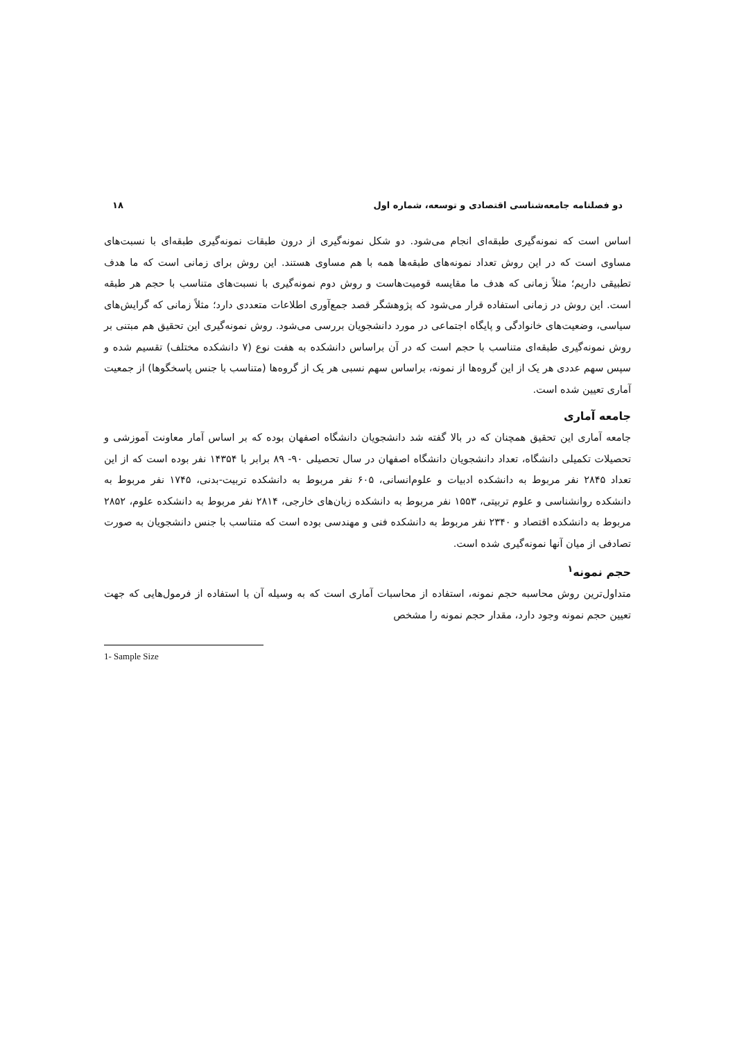دو فصلنامه جامعه‌شناسی اقتصادی و توسعه، شماره اول ۱۸
اساس است که نمونه‌گیری طبقه‌ای انجام می‌شود. دو شکل نمونه‌گیری از درون طبقات نمونه‌گیری طبقه‌ای با نسبت‌های مساوی است که در این روش تعداد نمونه‌های طبقه‌ها همه با هم مساوی هستند. این روش برای زمانی است که ما هدف تطبیقی داریم؛ مثلاً زمانی که هدف ما مقایسه قومیت‌هاست و روش دوم نمونه‌گیری با نسبت‌های متناسب با حجم هر طبقه است. این روش در زمانی استفاده قرار می‌شود که پژوهشگر قصد جمع‌آوری اطلاعات متعددی دارد؛ مثلاً زمانی که گرایش‌های سیاسی، وضعیت‌های خانوادگی و پایگاه اجتماعی در مورد دانشجویان بررسی می‌شود. روش نمونه‌گیری این تحقیق هم مبتنی بر روش نمونه‌گیری طبقه‌ای متناسب با حجم است که در آن براساس دانشکده به هفت نوع (۷ دانشکده مختلف) تقسیم شده و سپس سهم عددی هر یک از این گروه‌ها از نمونه، براساس سهم نسبی هر یک از گروه‌ها (متناسب با جنس پاسخگوها) از جمعیت آماری تعیین شده است.
جامعه آماری
جامعه آماری این تحقیق همچنان که در بالا گفته شد دانشجویان دانشگاه اصفهان بوده که بر اساس آمار معاونت آموزشی و تحصیلات تکمیلی دانشگاه، تعداد دانشجویان دانشگاه اصفهان در سال تحصیلی ۹۰- ۸۹ برابر با ۱۴۳۵۴ نفر بوده است که از این تعداد ۲۸۴۵ نفر مربوط به دانشکده ادبیات و علوم‌انسانی، ۶۰۵ نفر مربوط به دانشکده تربیت-بدنی، ۱۷۴۵ نفر مربوط به دانشکده روانشناسی و علوم تربیتی، ۱۵۵۳ نفر مربوط به دانشکده زبان‌های خارجی، ۲۸۱۴ نفر مربوط به دانشکده علوم، ۲۸۵۲ مربوط به دانشکده اقتصاد و ۲۳۴۰ نفر مربوط به دانشکده فنی و مهندسی بوده است که متناسب با جنس دانشجویان به صورت تصادفی از میان آنها نمونه‌گیری شده است.
حجم نمونه<sup>۱</sup>
متداول‌ترین روش محاسبه حجم نمونه، استفاده از محاسبات آماری است که به وسیله آن با استفاده از فرمول‌هایی که جهت تعیین حجم نمونه وجود دارد، مقدار حجم نمونه را مشخص
1- Sample Size